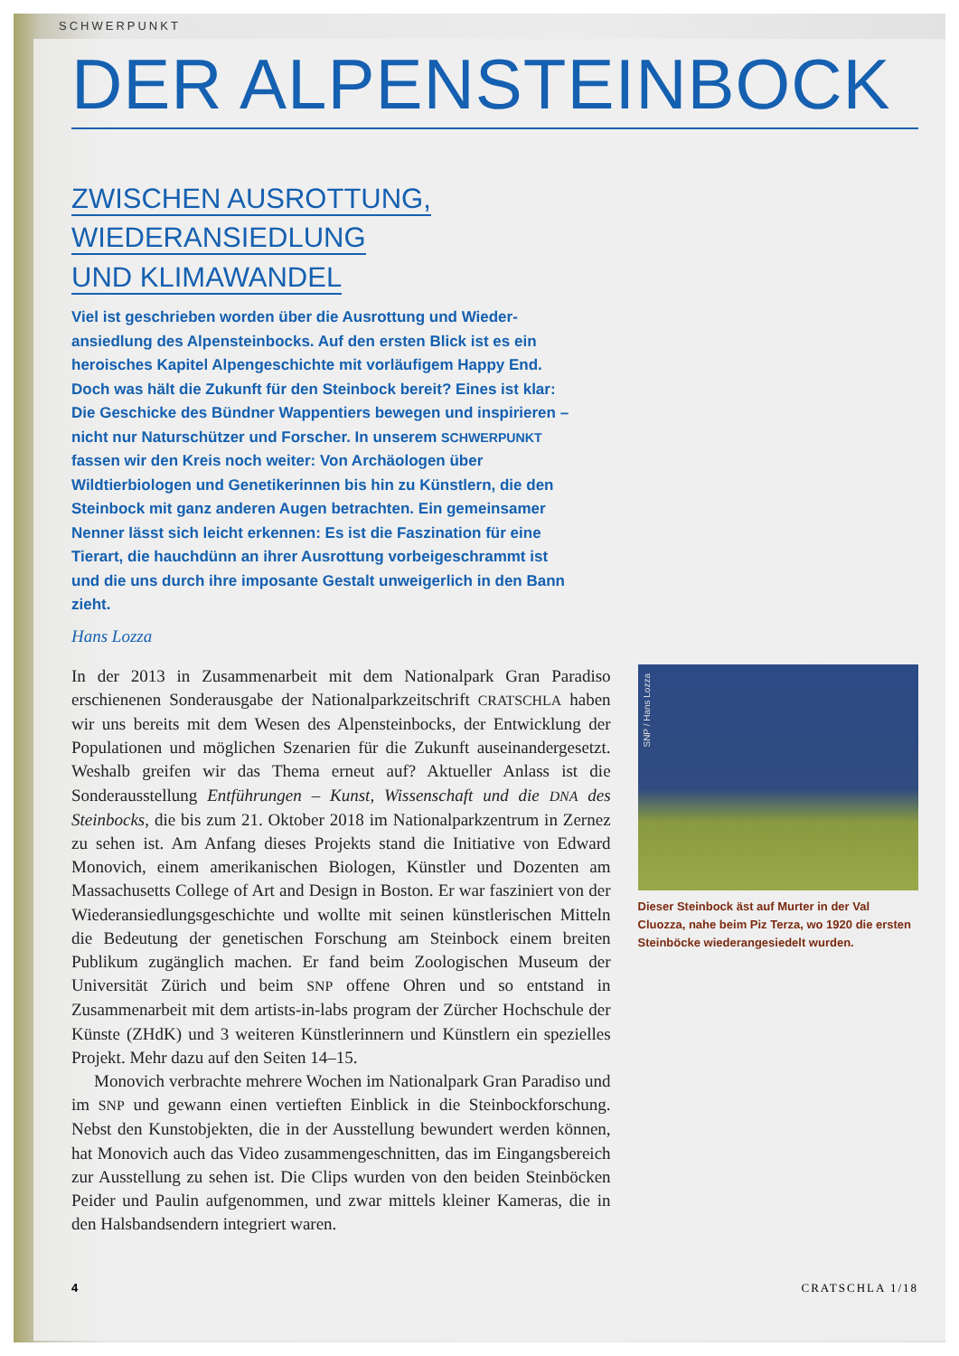SCHWERPUNKT
DER ALPENSTEINBOCK
ZWISCHEN AUSROTTUNG,
WIEDERANSIEDLUNG
UND KLIMAWANDEL
Viel ist geschrieben worden über die Ausrottung und Wieder­ansiedlung des Alpensteinbocks. Auf den ersten Blick ist es ein heroisches Kapitel Alpengeschichte mit vorläufigem Happy End. Doch was hält die Zukunft für den Steinbock bereit? Eines ist klar: Die Geschicke des Bündner Wappentiers bewegen und inspirieren – nicht nur Naturschützer und Forscher. In unserem SCHWERPUNKT fassen wir den Kreis noch weiter: Von Archäologen über Wildtierbiologen und Gene­tikerinnen bis hin zu Künstlern, die den Steinbock mit ganz anderen Augen betrachten. Ein gemeinsamer Nenner lässt sich leicht erkennen: Es ist die Faszination für eine Tierart, die hauchdünn an ihrer Ausrottung vorbeige­schrammt ist und die uns durch ihre imposante Gestalt unweigerlich in den Bann zieht.
Hans Lozza
In der 2013 in Zusammenarbeit mit dem Nationalpark Gran Paradiso erschienenen Sonderausgabe der Nationalparkzeitschrift CRATSCHLA haben wir uns bereits mit dem Wesen des Alpensteinbocks, der Entwick­lung der Populationen und möglichen Szenarien für die Zukunft ausein­andergesetzt. Weshalb greifen wir das Thema erneut auf? Aktueller Anlass ist die Sonderausstellung Entführungen – Kunst, Wissenschaft und die DNA des Steinbocks, die bis zum 21. Oktober 2018 im Nationalparkzentrum in Zernez zu sehen ist. Am Anfang dieses Projekts stand die Initiative von Edward Monovich, einem amerikanischen Biologen, Künstler und Dozenten am Massachusetts College of Art and Design in Boston. Er war fasziniert von der Wiederansiedlungsgeschichte und wollte mit seinen künstlerischen Mitteln die Bedeutung der genetischen Forschung am Steinbock einem breiten Publikum zugänglich machen. Er fand beim Zoologischen Museum der Universität Zürich und beim SNP offene Ohren und so entstand in Zusammenarbeit mit dem artists-in-labs program der Zürcher Hochschule der Künste (ZHdK) und 3 weiteren Künstlerinnern und Künstlern ein spezielles Projekt. Mehr dazu auf den Seiten 14–15.
Monovich verbrachte mehrere Wochen im Nationalpark Gran Para­diso und im SNP und gewann einen vertieften Einblick in die Steinbock­forschung. Nebst den Kunstobjekten, die in der Ausstellung bewundert werden können, hat Monovich auch das Video zusammengeschnitten, das im Eingangsbereich zur Ausstellung zu sehen ist. Die Clips wurden von den beiden Steinböcken Peider und Paulin aufgenommen, und zwar mittels kleiner Kameras, die in den Halsbandsendern integriert waren.
SNP / Hans Lozza
Dieser Steinbock äst auf Murter in der Val Cluozza, nahe beim Piz Terza, wo 1920 die ersten Steinböcke wieder­angesiedelt wurden.
4 CRATSCHLA 1/18